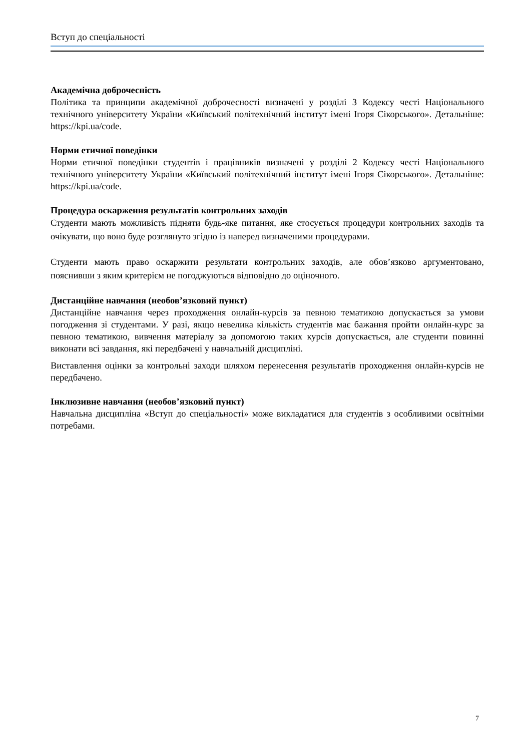Вступ до спеціальності
Академічна доброчесність
Політика та принципи академічної доброчесності визначені у розділі 3 Кодексу честі Національного технічного університету України «Київський політехнічний інститут імені Ігоря Сікорського». Детальніше: https://kpi.ua/code.
Норми етичної поведінки
Норми етичної поведінки студентів і працівників визначені у розділі 2 Кодексу честі Національного технічного університету України «Київський політехнічний інститут імені Ігоря Сікорського». Детальніше: https://kpi.ua/code.
Процедура оскарження результатів контрольних заходів
Студенти мають можливість підняти будь-яке питання, яке стосується процедури контрольних заходів та очікувати, що воно буде розглянуто згідно із наперед визначеними процедурами.
Студенти мають право оскаржити результати контрольних заходів, але обов’язково аргументовано, пояснивши з яким критерієм не погоджуються відповідно до оціночного.
Дистанційне навчання (необов’язковий пункт)
Дистанційне навчання через проходження онлайн-курсів за певною тематикою допускається за умови погодження зі студентами. У разі, якщо невелика кількість студентів має бажання пройти онлайн-курс за певною тематикою, вивчення матеріалу за допомогою таких курсів допускається, але студенти повинні виконати всі завдання, які передбачені у навчальній дисципліні.
Виставлення оцінки за контрольні заходи шляхом перенесення результатів проходження онлайн-курсів не передбачено.
Інклюзивне навчання (необов’язковий пункт)
Навчальна дисципліна «Вступ до спеціальності» може викладатися для студентів з особливими освітніми потребами.
7